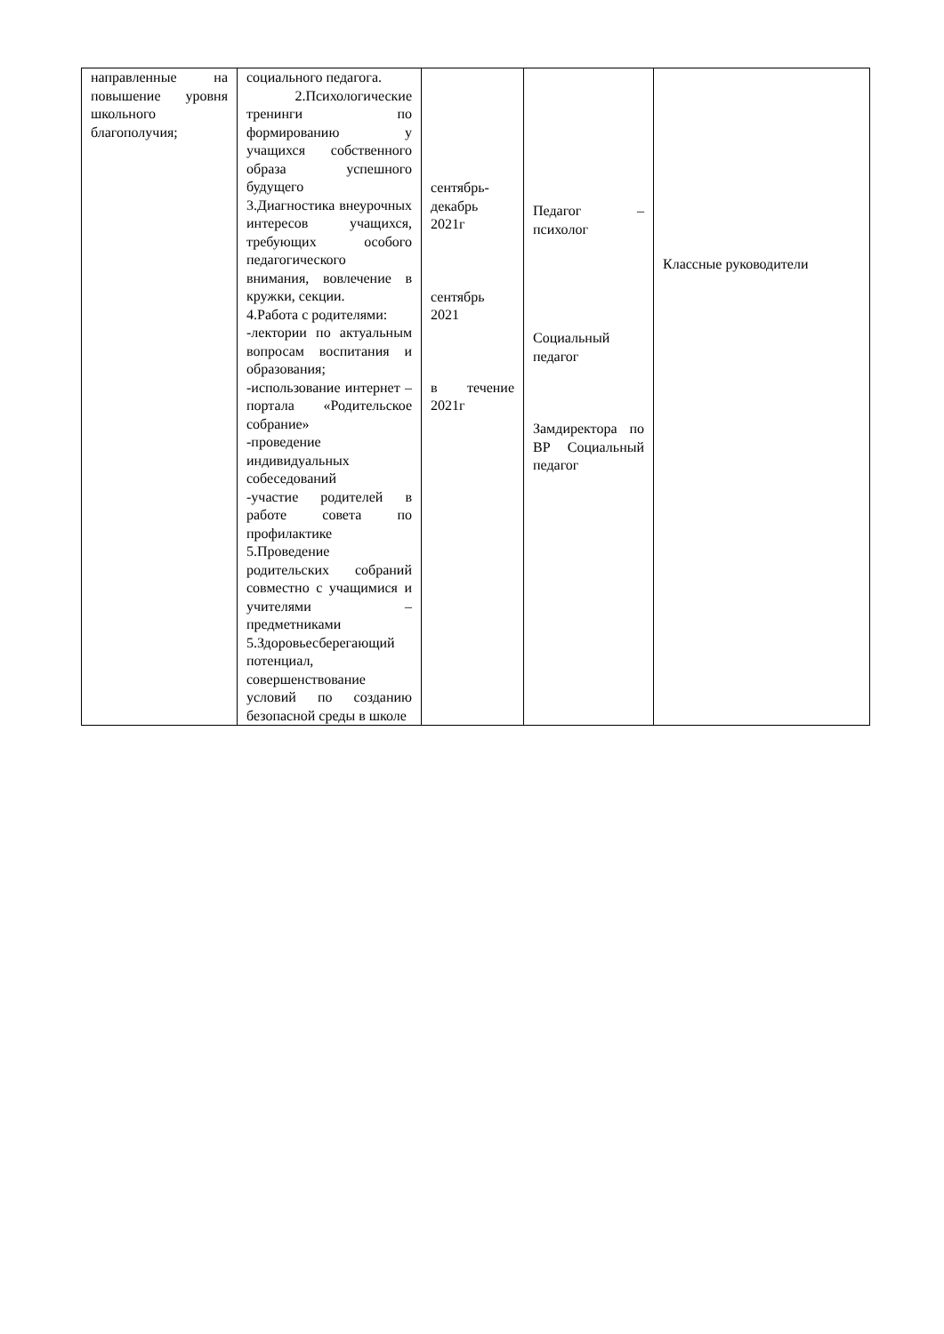| направленные на повышение уровня школьного благополучия; | социального педагога. 2.Психологические тренинги по формированию у учащихся собственного образа успешного будущего 3.Диагностика внеурочных интересов учащихся, требующих особого педагогического внимания, вовлечение в кружки, секции. 4.Работа с родителями: -лектории по актуальным вопросам воспитания и образования; -использование интернет – портала «Родительское собрание» -проведение индивидуальных собеседований -участие родителей в работе совета по профилактике 5.Проведение родительских собраний совместно с учащимися и учителями – предметниками 5.Здоровьесберегающий потенциал, совершенствование условий по созданию безопасной среды в школе | сентябрь-декабрь 2021г сентябрь 2021 в течение 2021г | Педагог – психолог Социальный педагог Замдиректора по ВР Социальный педагог | Классные руководители |